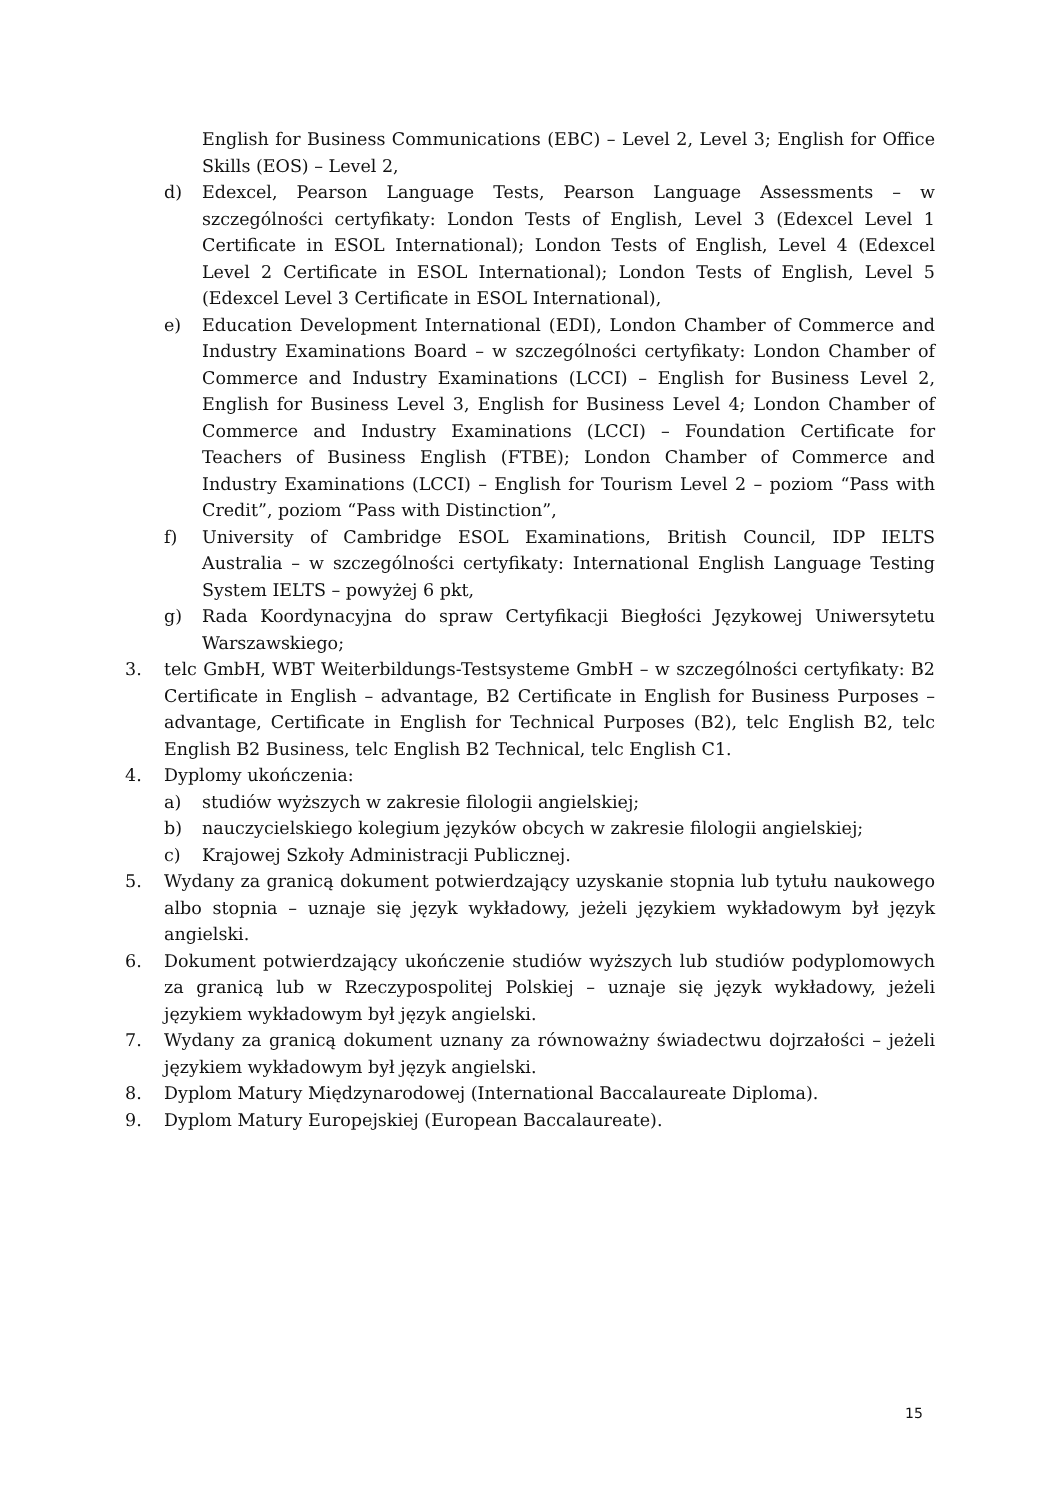English for Business Communications (EBC) – Level 2, Level 3; English for Office Skills (EOS) – Level 2,
d) Edexcel, Pearson Language Tests, Pearson Language Assessments – w szczególności certyfikaty: London Tests of English, Level 3 (Edexcel Level 1 Certificate in ESOL International); London Tests of English, Level 4 (Edexcel Level 2 Certificate in ESOL International); London Tests of English, Level 5 (Edexcel Level 3 Certificate in ESOL International),
e) Education Development International (EDI), London Chamber of Commerce and Industry Examinations Board – w szczególności certyfikaty: London Chamber of Commerce and Industry Examinations (LCCI) – English for Business Level 2, English for Business Level 3, English for Business Level 4; London Chamber of Commerce and Industry Examinations (LCCI) – Foundation Certificate for Teachers of Business English (FTBE); London Chamber of Commerce and Industry Examinations (LCCI) – English for Tourism Level 2 – poziom “Pass with Credit”, poziom “Pass with Distinction”,
f) University of Cambridge ESOL Examinations, British Council, IDP IELTS Australia – w szczególności certyfikaty: International English Language Testing System IELTS – powyżej 6 pkt,
g) Rada Koordynacyjna do spraw Certyfikacji Biegłości Językowej Uniwersytetu Warszawskiego;
3. telc GmbH, WBT Weiterbildungs-Testsysteme GmbH – w szczególności certyfikaty: B2 Certificate in English – advantage, B2 Certificate in English for Business Purposes – advantage, Certificate in English for Technical Purposes (B2), telc English B2, telc English B2 Business, telc English B2 Technical, telc English C1.
4. Dyplomy ukończenia:
a) studiów wyższych w zakresie filologii angielskiej;
b) nauczycielskiego kolegium języków obcych w zakresie filologii angielskiej;
c) Krajowej Szkoły Administracji Publicznej.
5. Wydany za granicą dokument potwierdzający uzyskanie stopnia lub tytułu naukowego albo stopnia – uznaje się język wykładowy, jeżeli językiem wykładowym był język angielski.
6. Dokument potwierdzający ukończenie studiów wyższych lub studiów podyplomowych za granicą lub w Rzeczypospolitej Polskiej – uznaje się język wykładowy, jeżeli językiem wykładowym był język angielski.
7. Wydany za granicą dokument uznany za równoważny świadectwu dojrzałości – jeżeli językiem wykładowym był język angielski.
8. Dyplom Matury Międzynarodowej (International Baccalaureate Diploma).
9. Dyplom Matury Europejskiej (European Baccalaureate).
15